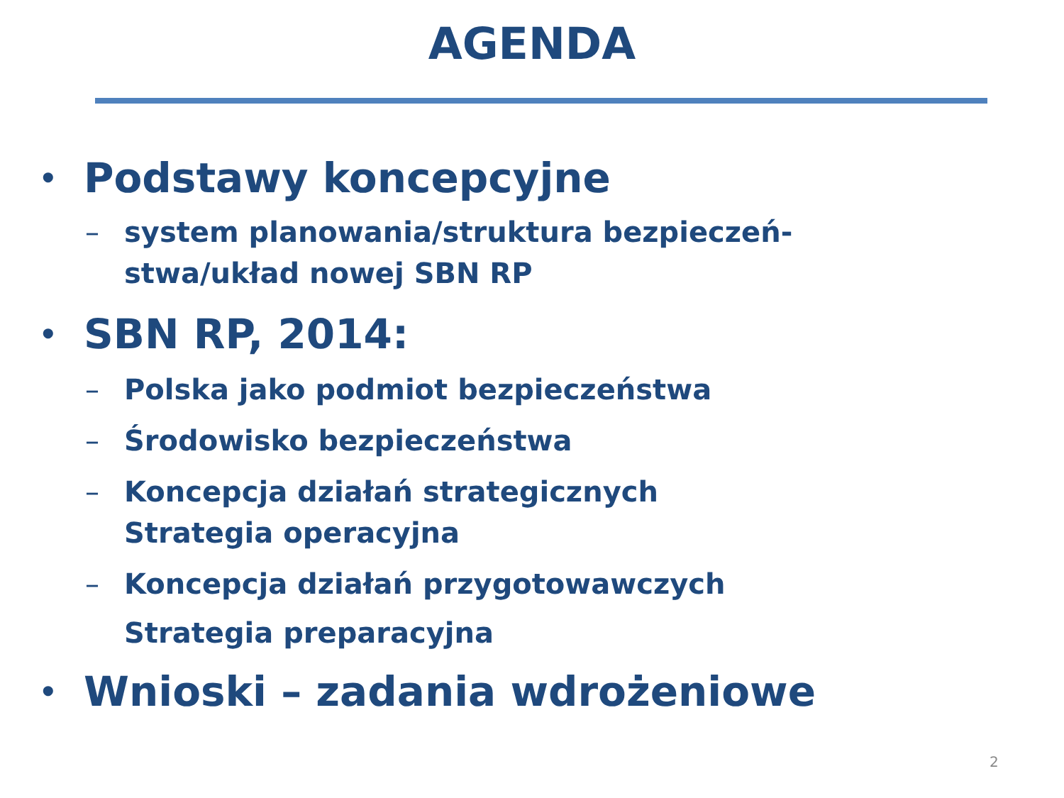AGENDA
• Podstawy koncepcyjne
– system planowania/struktura bezpieczeń-
stwa/układ nowej SBN RP
• SBN RP, 2014:
– Polska jako podmiot bezpieczeństwa
– Środowisko bezpieczeństwa
– Koncepcja działań strategicznych
Strategia operacyjna
– Koncepcja działań przygotowawczych
Strategia preparacyjna
• Wnioski – zadania wdrożeniowe
2